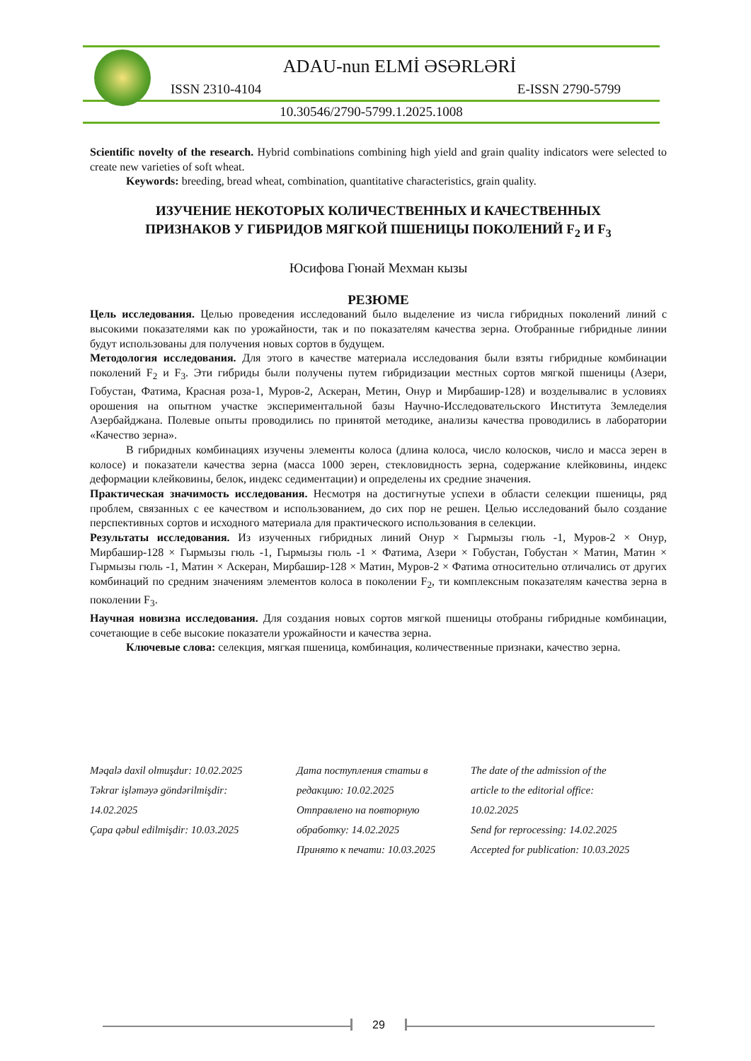ADAU-nun ELMİ ƏSƏRLƏRİ
ISSN 2310-4104 E-ISSN 2790-5799
10.30546/2790-5799.1.2025.1008
Scientific novelty of the research. Hybrid combinations combining high yield and grain quality indicators were selected to create new varieties of soft wheat.
Keywords: breeding, bread wheat, combination, quantitative characteristics, grain quality.
ИЗУЧЕНИЕ НЕКОТОРЫХ КОЛИЧЕСТВЕННЫХ И КАЧЕСТВЕННЫХ
ПРИЗНАКОВ У ГИБРИДОВ МЯГКОЙ ПШЕНИЦЫ ПОКОЛЕНИЙ F<sub>2</sub> И F<sub>3</sub>
Юсифова Гюнай Мехман кызы
РЕЗЮМЕ
Цель исследования. Целью проведения исследований было выделение из числа гибридных поколений линий с высокими показателями как по урожайности, так и по показателям качества зерна. Отобранные гибридные линии будут использованы для получения новых сортов в будущем.
Методология исследования. Для этого в качестве материала исследования были взяты гибридные комбинации поколений F<sub>2</sub> и F<sub>3</sub>. Эти гибриды были получены путем гибридизации местных сортов мягкой пшеницы (Азери, Гобустан, Фатима, Красная роза-1, Муров-2, Аскеран, Метин, Онур и Мирбашир-128) и возделывалис в условиях орошения на опытном участке экспериментальной базы Научно-Исследовательского Института Земледелия Азербайджана. Полевые опыты проводились по принятой методике, анализы качества проводились в лаборатории «Качество зерна».
В гибридных комбинациях изучены элементы колоса (длина колоса, число колосков, число и масса зерен в колосе) и показатели качества зерна (масса 1000 зерен, стекловидность зерна, содержание клейковины, индекс деформации клейковины, белок, индекс седиментации) и определены их средние значения.
Практическая значимость исследования. Несмотря на достигнутые успехи в области селекции пшеницы, ряд проблем, связанных с ее качеством и использованием, до сих пор не решен. Целью исследований было создание перспективных сортов и исходного материала для практического использования в селекции.
Результаты исследования. Из изученных гибридных линий Онур × Гырмызы гюль -1, Муров-2 × Онур, Мирбашир-128 × Гырмызы гюль -1, Гырмызы гюль -1 × Фатима, Азери × Гобустан, Гобустан × Матин, Матин × Гырмызы гюль -1, Матин × Аскеран, Мирбашир-128 × Матин, Муров-2 × Фатима относительно отличались от других комбинаций по средним значениям элементов колоса в поколении F<sub>2</sub>, ти комплексным показателям качества зерна в поколении F<sub>3</sub>.
Научная новизна исследования. Для создания новых сортов мягкой пшеницы отобраны гибридные комбинации, сочетающие в себе высокие показатели урожайности и качества зерна.
Ключевые слова: селекция, мягкая пшеница, комбинация, количественные признаки, качество зерна.
Məqalə daxil olmuşdur: 10.02.2025
Təkrar işləməyə göndərilmişdir:
14.02.2025
Çapa qəbul edilmişdir: 10.03.2025
Дата поступления статьи в
редакцию: 10.02.2025
Отправлено на повторную
обработку: 14.02.2025
Принято к печати: 10.03.2025
The date of the admission of the
article to the editorial office:
10.02.2025
Send for reprocessing: 14.02.2025
Accepted for publication: 10.03.2025
29